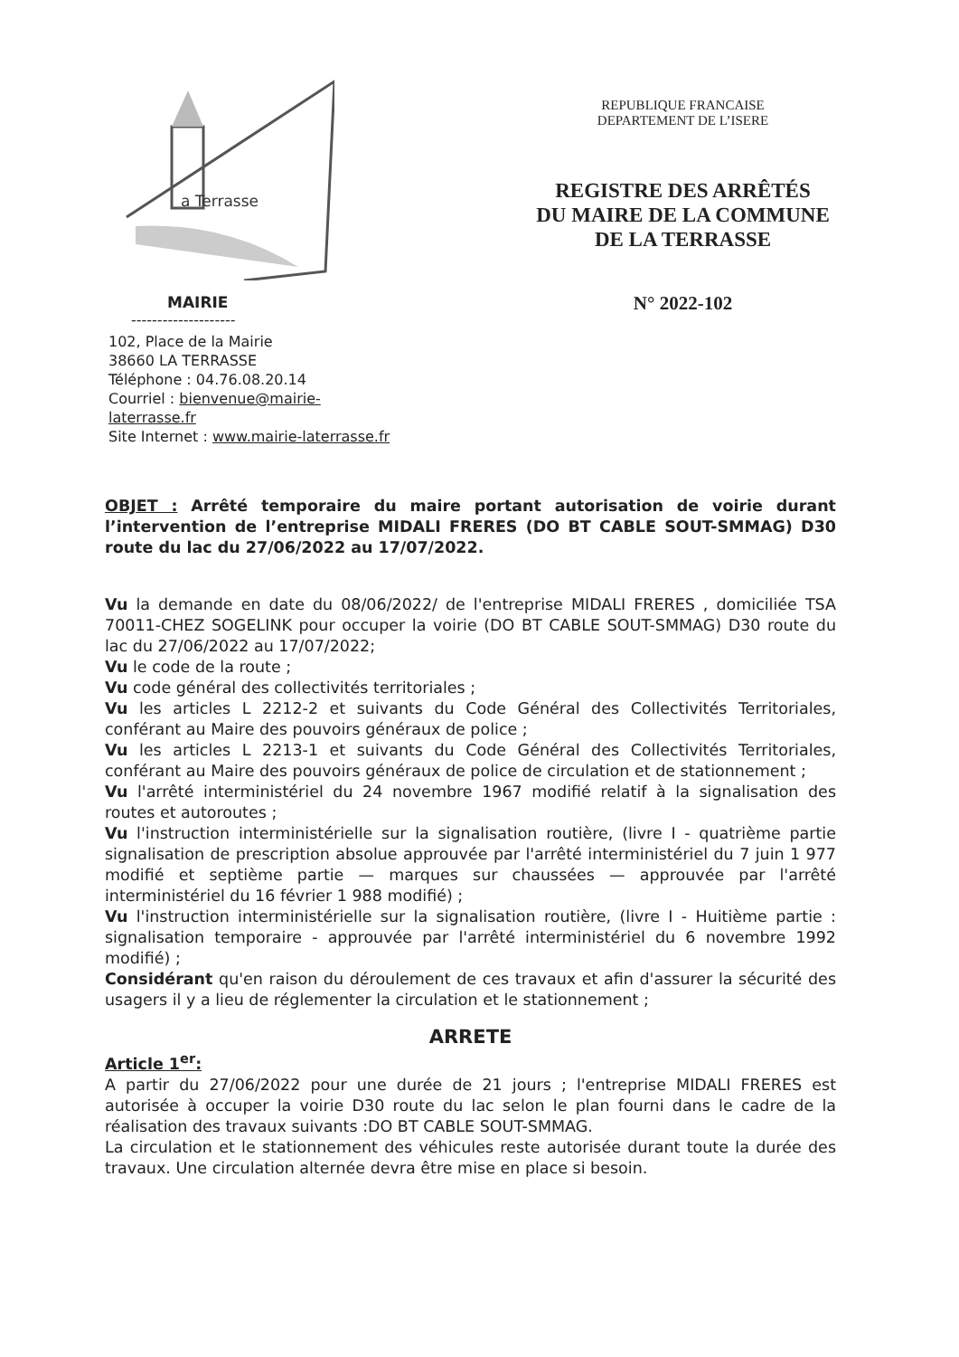a Terrasse
MAIRIE
--------------------
102, Place de la Mairie
38660 LA TERRASSE
Téléphone : 04.76.08.20.14
Courriel : bienvenue@mairie-laterrasse.fr
Site Internet : www.mairie-laterrasse.fr
REPUBLIQUE FRANCAISE
DEPARTEMENT DE L’ISERE
REGISTRE DES ARRÊTÉS
DU MAIRE DE LA COMMUNE
DE LA TERRASSE
N° 2022-102
OBJET : Arrêté temporaire du maire portant autorisation de voirie durant l’intervention de l’entreprise MIDALI FRERES (DO BT CABLE SOUT-SMMAG) D30 route du lac du 27/06/2022 au 17/07/2022.
Vu la demande en date du 08/06/2022/ de l'entreprise MIDALI FRERES , domiciliée TSA 70011-CHEZ SOGELINK pour occuper la voirie (DO BT CABLE SOUT-SMMAG) D30 route du lac du 27/06/2022 au 17/07/2022;
Vu le code de la route ;
Vu code général des collectivités territoriales ;
Vu les articles L 2212-2 et suivants du Code Général des Collectivités Territoriales, conférant au Maire des pouvoirs généraux de police ;
Vu les articles L 2213-1 et suivants du Code Général des Collectivités Territoriales, conférant au Maire des pouvoirs généraux de police de circulation et de stationnement ;
Vu l'arrêté interministériel du 24 novembre 1967 modifié relatif à la signalisation des routes et autoroutes ;
Vu l'instruction interministérielle sur la signalisation routière, (livre I - quatrième partie signalisation de prescription absolue approuvée par l'arrêté interministériel du 7 juin 1 977 modifié et septième partie — marques sur chaussées — approuvée par l'arrêté interministériel du 16 février 1 988 modifié) ;
Vu l'instruction interministérielle sur la signalisation routière, (livre I - Huitième partie : signalisation temporaire - approuvée par l'arrêté interministériel du 6 novembre 1992 modifié) ;
Considérant qu'en raison du déroulement de ces travaux et afin d'assurer la sécurité des usagers il y a lieu de réglementer la circulation et le stationnement ;
ARRETE
Article 1<sup>er</sup>:
A partir du 27/06/2022 pour une durée de 21 jours ; l'entreprise MIDALI FRERES est autorisée à occuper la voirie D30 route du lac selon le plan fourni dans le cadre de la réalisation des travaux suivants :DO BT CABLE SOUT-SMMAG.
La circulation et le stationnement des véhicules reste autorisée durant toute la durée des travaux. Une circulation alternée devra être mise en place si besoin.